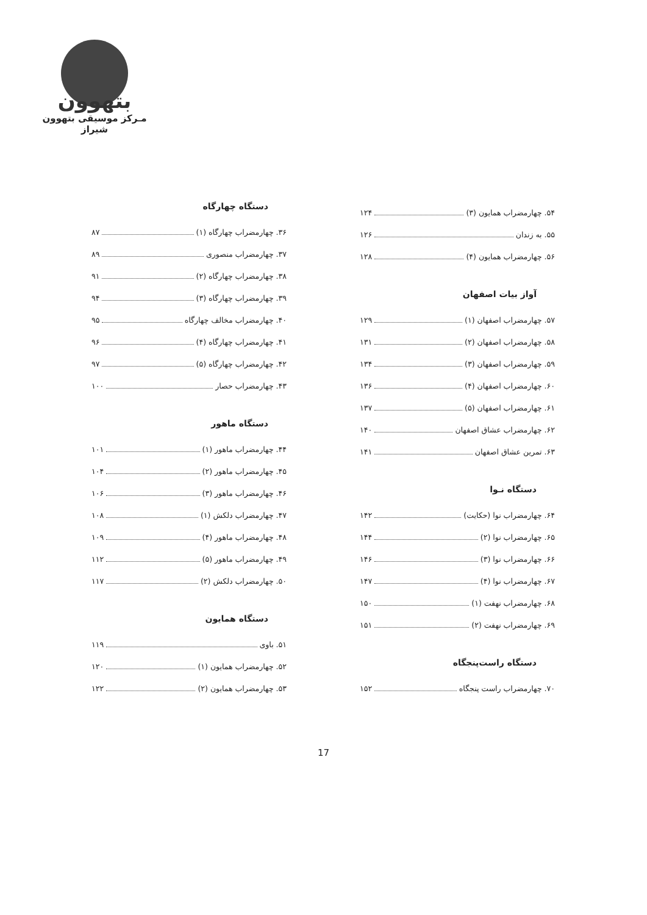بتهوون
مـرکز موسیقی بتهوون شیراز
دستگاه چهارگاه
۳۶. چهارمضراب چهارگاه (۱) ۸۷
۳۷. چهارمضراب منصوری ۸۹
۳۸. چهارمضراب چهارگاه (۲) ۹۱
۳۹. چهارمضراب چهارگاه (۳) ۹۴
۴۰. چهارمضراب مخالف چهارگاه ۹۵
۴۱. چهارمضراب چهارگاه (۴) ۹۶
۴۲. چهارمضراب چهارگاه (۵) ۹۷
۴۳. چهارمضراب حصار ۱۰۰
دستگاه ماهور
۴۴. چهارمضراب ماهور (۱) ۱۰۱
۴۵. چهارمضراب ماهور (۲) ۱۰۴
۴۶. چهارمضراب ماهور (۳) ۱۰۶
۴۷. چهارمضراب دلکش (۱) ۱۰۸
۴۸. چهارمضراب ماهور (۴) ۱۰۹
۴۹. چهارمضراب ماهور (۵) ۱۱۲
۵۰. چهارمضراب دلکش (۲) ۱۱۷
دستگاه همایون
۵۱. باوی ۱۱۹
۵۲. چهارمضراب همایون (۱) ۱۲۰
۵۳. چهارمضراب همایون (۲) ۱۲۲
۵۴. چهارمضراب همایون (۳) ۱۲۴
۵۵. به زندان ۱۲۶
۵۶. چهارمضراب همایون (۴) ۱۲۸
آواز بیات اصفهان
۵۷. چهارمضراب اصفهان (۱) ۱۲۹
۵۸. چهارمضراب اصفهان (۲) ۱۳۱
۵۹. چهارمضراب اصفهان (۳) ۱۳۴
۶۰. چهارمضراب اصفهان (۴) ۱۳۶
۶۱. چهارمضراب اصفهان (۵) ۱۳۷
۶۲. چهارمضراب عشاق اصفهان ۱۴۰
۶۳. تمرین عشاق اصفهان ۱۴۱
دستگاه نـوا
۶۴. چهارمضراب نوا (حکایت) ۱۴۲
۶۵. چهارمضراب نوا (۲) ۱۴۴
۶۶. چهارمضراب نوا (۳) ۱۴۶
۶۷. چهارمضراب نوا (۴) ۱۴۷
۶۸. چهارمضراب نهفت (۱) ۱۵۰
۶۹. چهارمضراب نهفت (۲) ۱۵۱
دستگاه راست‌پنجگاه
۷۰. چهارمضراب راست پنجگاه ۱۵۲
17